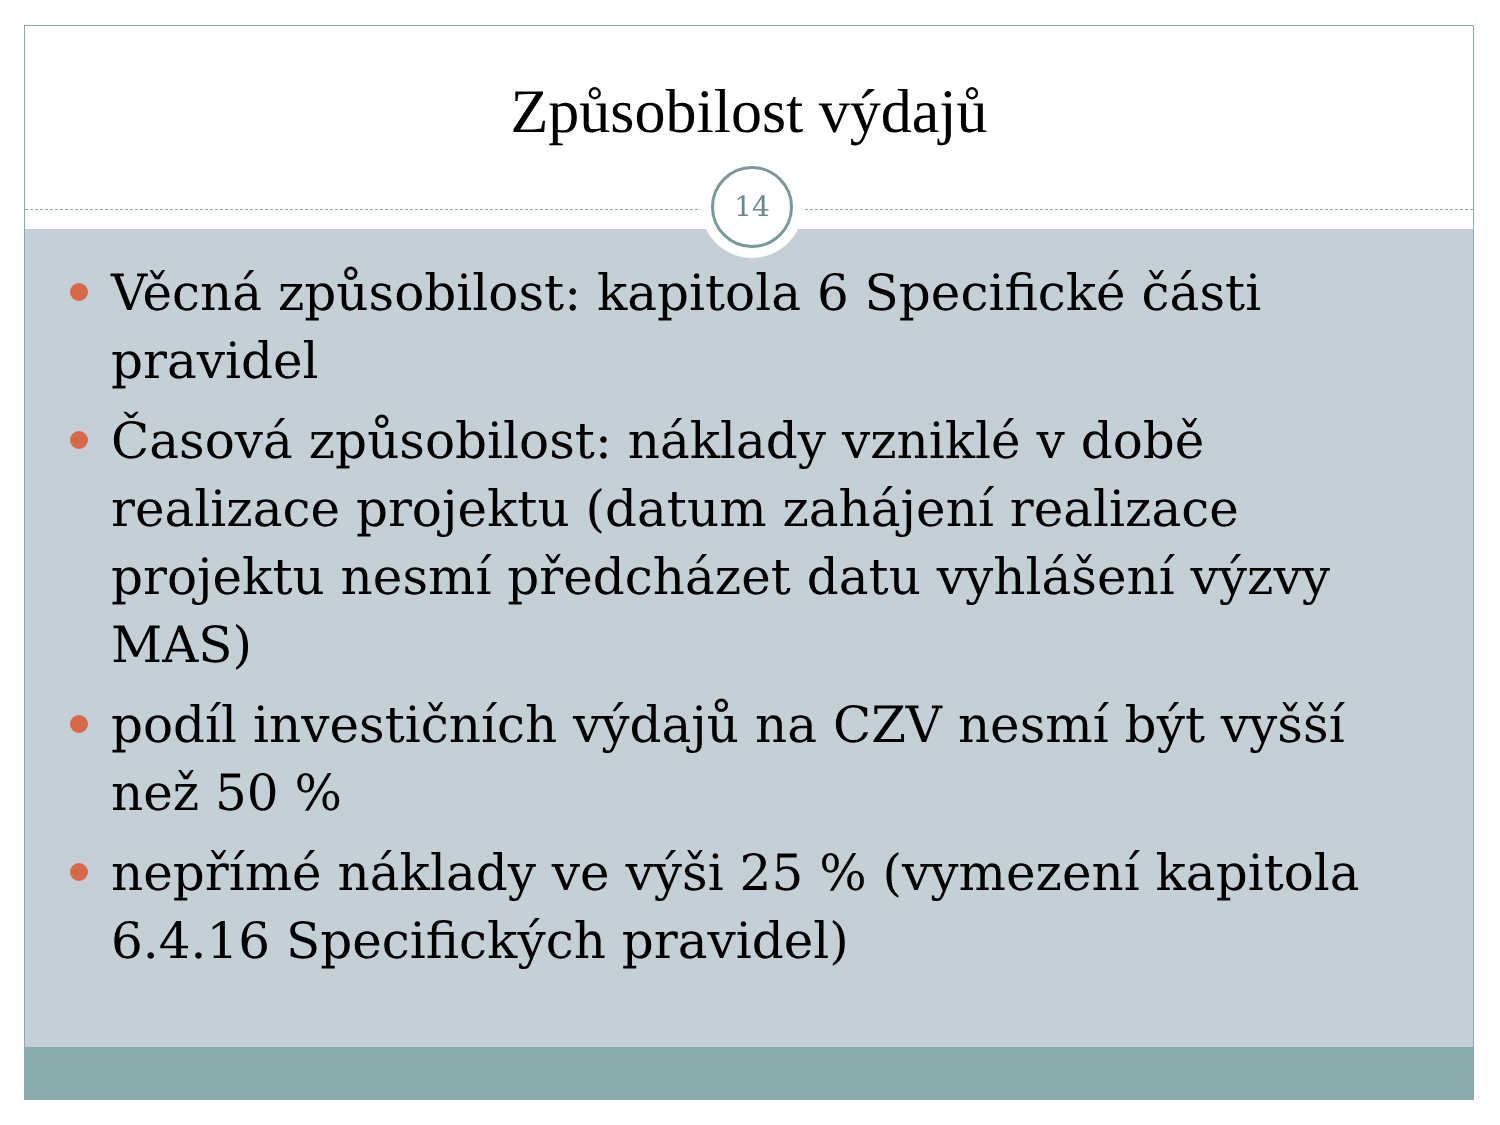Způsobilost výdajů
14
Věcná způsobilost: kapitola 6 Specifické části pravidel
Časová způsobilost: náklady vzniklé v době realizace projektu (datum zahájení realizace projektu nesmí předcházet datu vyhlášení výzvy MAS)
podíl investičních výdajů na CZV nesmí být vyšší než 50 %
nepřímé náklady ve výši 25 % (vymezení kapitola 6.4.16 Specifických pravidel)